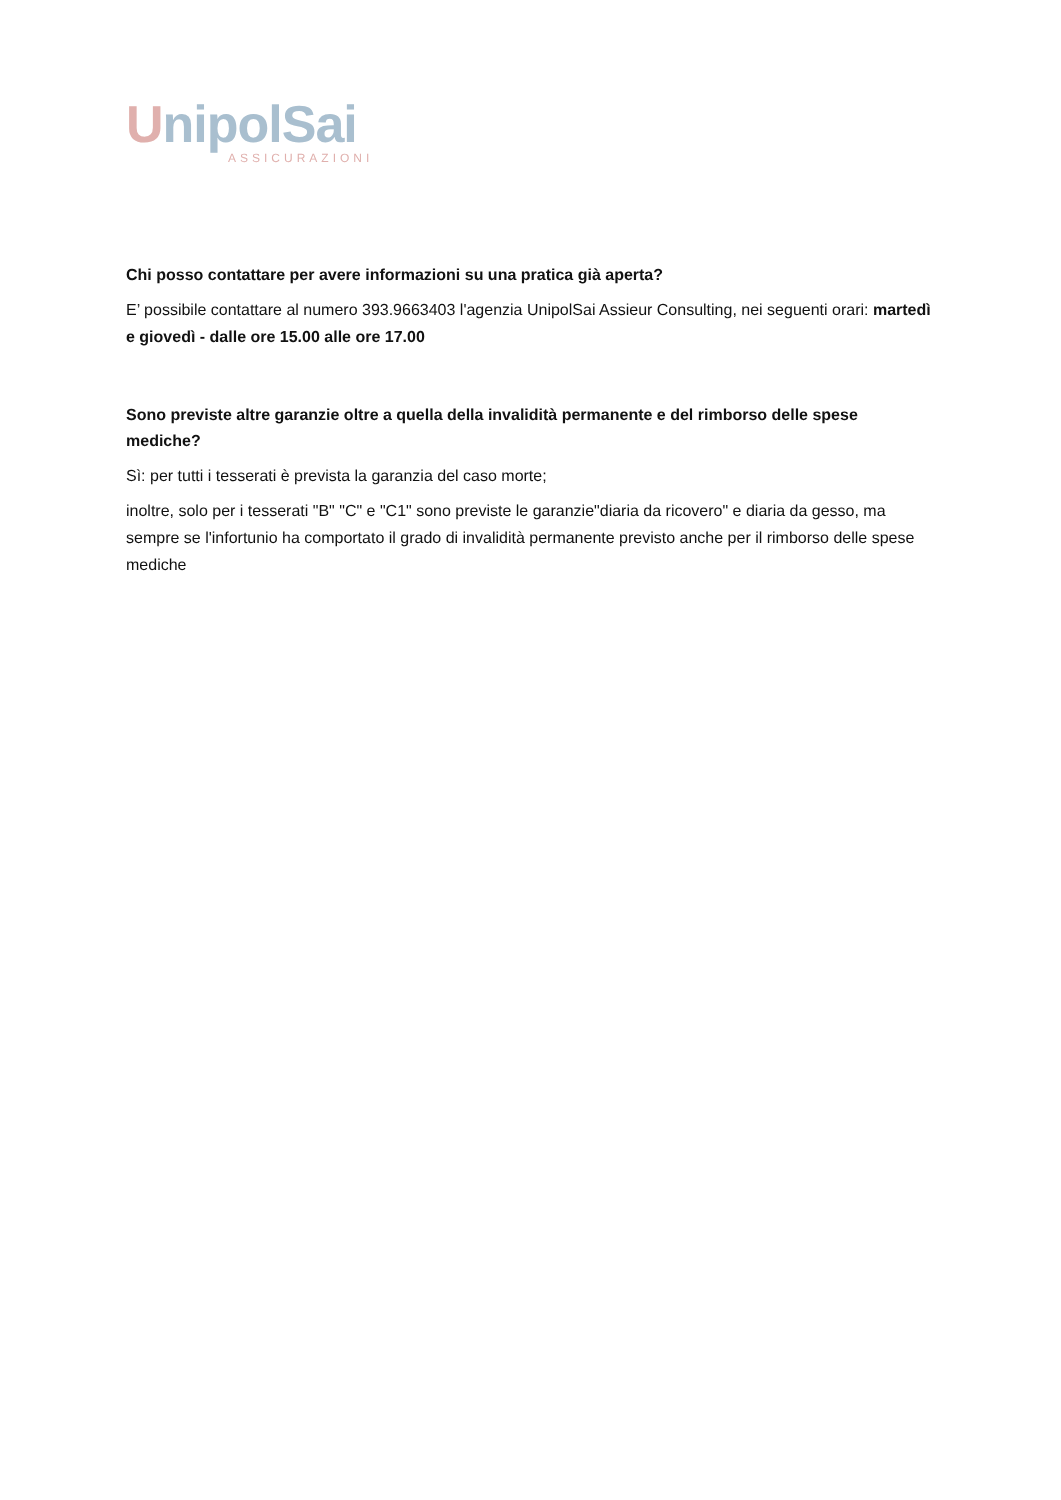UnipolSai
ASSICURAZIONI
Chi posso contattare per avere informazioni su una pratica già aperta?
E’ possibile contattare al numero 393.9663403 l'agenzia UnipolSai Assieur Consulting, nei seguenti orari: martedì e giovedì - dalle ore 15.00 alle ore 17.00
Sono previste altre garanzie oltre a quella della invalidità permanente e del rimborso delle spese mediche?
Sì: per tutti i tesserati è prevista la garanzia del caso morte;
inoltre, solo per i tesserati "B" "C" e "C1" sono previste le garanzie"diaria da ricovero" e diaria da gesso, ma sempre se l'infortunio ha comportato il grado di invalidità permanente previsto anche per il rimborso delle spese mediche